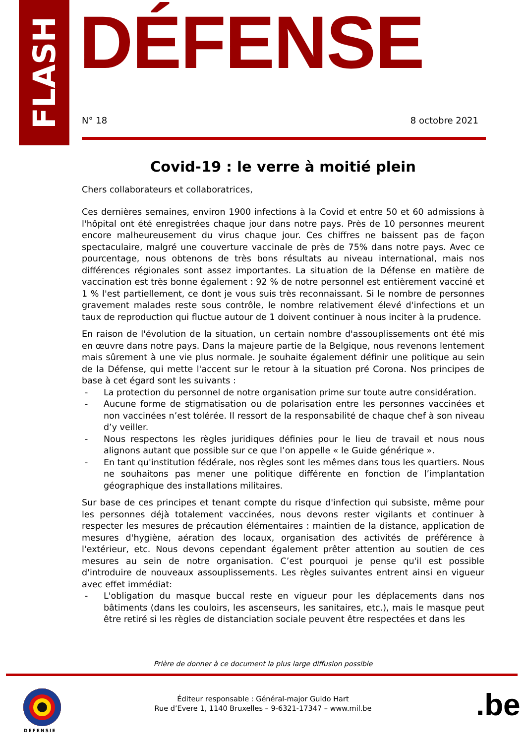FLASH
DÉFENSE
N° 18 8 octobre 2021
Covid-19 : le verre à moitié plein
Chers collaborateurs et collaboratrices,
Ces dernières semaines, environ 1900 infections à la Covid et entre 50 et 60 admissions à l'hôpital ont été enregistrées chaque jour dans notre pays. Près de 10 personnes meurent encore malheureusement du virus chaque jour. Ces chiffres ne baissent pas de façon spectaculaire, malgré une couverture vaccinale de près de 75% dans notre pays. Avec ce pourcentage, nous obtenons de très bons résultats au niveau international, mais nos différences régionales sont assez importantes. La situation de la Défense en matière de vaccination est très bonne également : 92 % de notre personnel est entièrement vacciné et 1 % l'est partiellement, ce dont je vous suis très reconnaissant. Si le nombre de personnes gravement malades reste sous contrôle, le nombre relativement élevé d'infections et un taux de reproduction qui fluctue autour de 1 doivent continuer à nous inciter à la prudence.
En raison de l'évolution de la situation, un certain nombre d'assouplissements ont été mis en œuvre dans notre pays. Dans la majeure partie de la Belgique, nous revenons lentement mais sûrement à une vie plus normale. Je souhaite également définir une politique au sein de la Défense, qui mette l'accent sur le retour à la situation pré Corona. Nos principes de base à cet égard sont les suivants :
- La protection du personnel de notre organisation prime sur toute autre considération.
- Aucune forme de stigmatisation ou de polarisation entre les personnes vaccinées et non vaccinées n’est tolérée. Il ressort de la responsabilité de chaque chef à son niveau d’y veiller.
- Nous respectons les règles juridiques définies pour le lieu de travail et nous nous alignons autant que possible sur ce que l’on appelle « le Guide générique ».
- En tant qu'institution fédérale, nos règles sont les mêmes dans tous les quartiers. Nous ne souhaitons pas mener une politique différente en fonction de l’implantation géographique des installations militaires.
Sur base de ces principes et tenant compte du risque d'infection qui subsiste, même pour les personnes déjà totalement vaccinées, nous devons rester vigilants et continuer à respecter les mesures de précaution élémentaires : maintien de la distance, application de mesures d'hygiène, aération des locaux, organisation des activités de préférence à l'extérieur, etc. Nous devons cependant également prêter attention au soutien de ces mesures au sein de notre organisation. C’est pourquoi je pense qu'il est possible d'introduire de nouveaux assouplissements. Les règles suivantes entrent ainsi en vigueur avec effet immédiat:
- L'obligation du masque buccal reste en vigueur pour les déplacements dans nos bâtiments (dans les couloirs, les ascenseurs, les sanitaires, etc.), mais le masque peut être retiré si les règles de distanciation sociale peuvent être respectées et dans les
Prière de donner à ce document la plus large diffusion possible
DEFENSIE
Éditeur responsable : Général-major Guido Hart
Rue d’Evere 1, 1140 Bruxelles – 9-6321-17347 – www.mil.be
.be